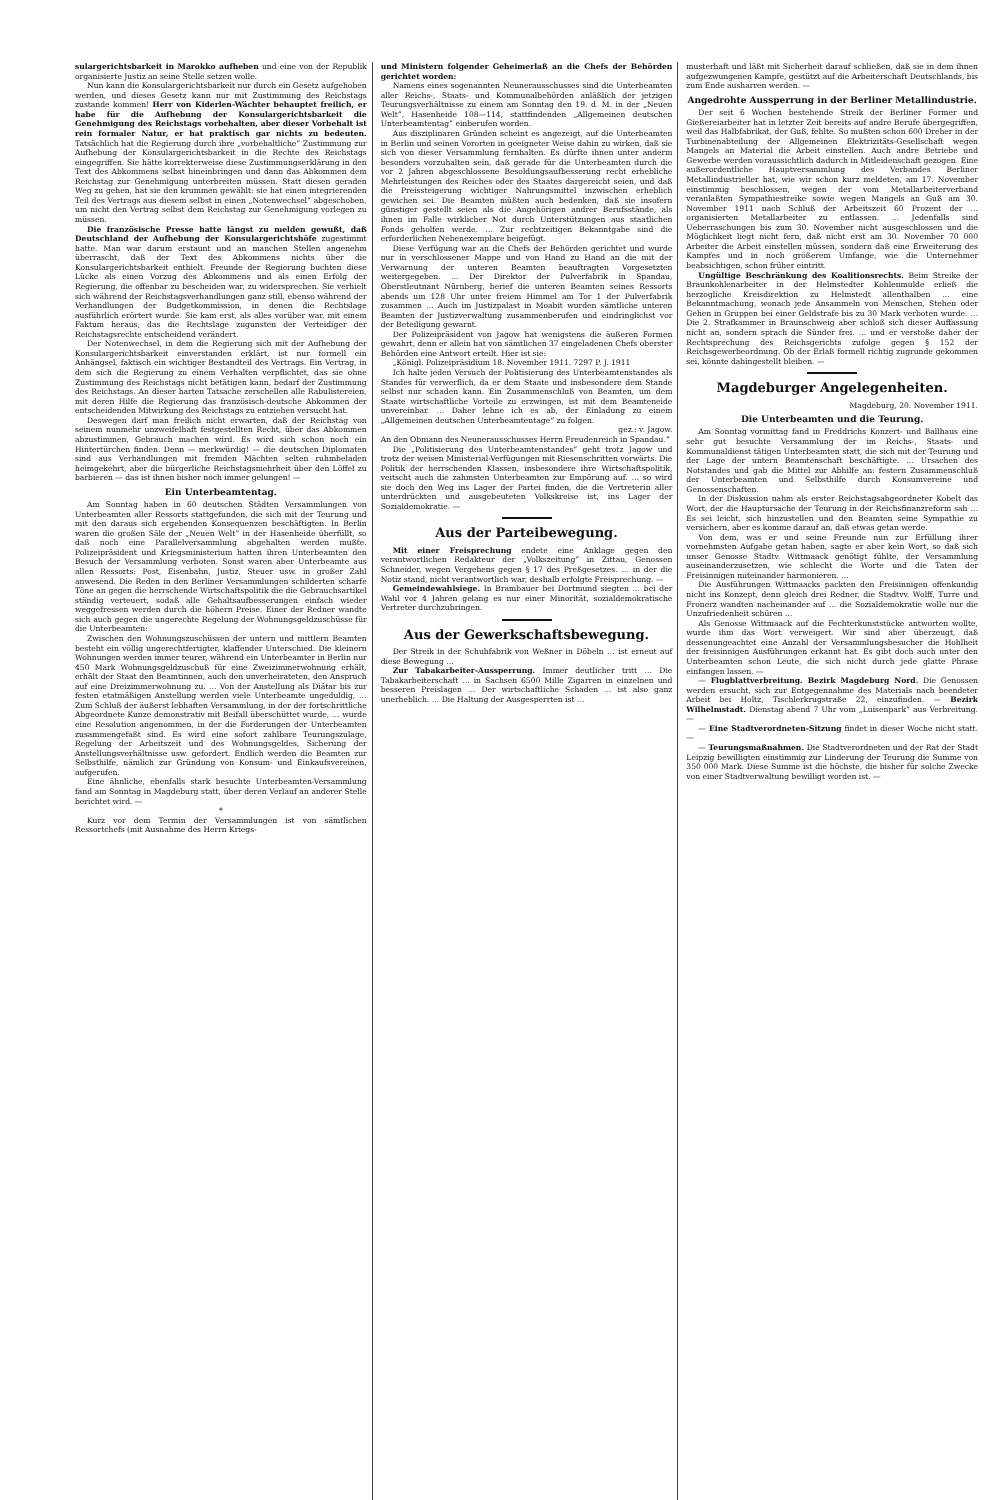sulargerichtsbarkeit in Marokko aufheben und eine von der Republik organisierte Justiz an seine Stelle setzen wolle.
Nun kann die Konsulargerichtsbarkeit nur durch ein Gesetz aufgehoben werden, und dieses Gesetz kann nur mit Zustimmung des Reichstags zustande kommen! Herr von Kiderlen-Wächter behauptet freilich, er habe für die Aufhebung der Konsulargerichtsbarkeit die Genehmigung des Reichstags vorbehalten, aber dieser Vorbehalt ist rein formaler Natur, er hat praktisch gar nichts zu bedeuten. Tatsächlich hat die Regierung durch ihre „vorbehaltliche“ Zustimmung zur Aufhebung der Konsulargerichtsbarkeit in die Rechte des Reichstags eingegriffen. Sie hätte korrekterweise diese Zustimmungserklärung in den Text des Abkommens selbst hineinbringen und dann das Abkommen dem Reichstag zur Genehmigung unterbreiten müssen. Statt diesen geraden Weg zu gehen, hat sie den krummen gewählt: sie hat einen integrierenden Teil des Vertrags aus diesem selbst in einen „Notenwechsel“ abgeschoben, um nicht den Vertrag selbst dem Reichstag zur Genehmigung vorlegen zu müssen.
Die französische Presse hatte längst zu melden gewußt, daß Deutschland der Aufhebung der Konsulargerichtshöfe zugestimmt hatte. Man war darum erstaunt und an manchen Stellen angenehm überrascht, daß der Text des Abkommens nichts über die Konsulargerichtsbarkeit enthielt. Freunde der Regierung buchten diese Lücke als einen Vorzug des Abkommens und als einen Erfolg der Regierung, die offenbar zu bescheiden war, zu widersprechen. Sie verhielt sich während der Reichstagsverhandlungen ganz still, ebenso während der Verhandlungen der Budgetkommission, in denen die Rechtslage ausführlich erörtert wurde. Sie kam erst, als alles vorüber war, mit einem Faktum heraus, das die Rechtslage zugunsten der Verteidiger der Reichstagsrechte entscheidend verändert.
Der Notenwechsel, in dem die Regierung sich mit der Aufhebung der Konsulargerichtsbarkeit einverstanden erklärt, ist nur formell ein Anhängsel, faktisch ein wichtiger Bestandteil des Vertrags. Ein Vertrag, in dem sich die Regierung zu einem Verhalten verpflichtet, das sie ohne Zustimmung des Reichstags nicht betätigen kann, bedarf der Zustimmung des Reichstags. An dieser harten Tatsache zerschellen alle Rabulistereien, mit deren Hilfe die Regierung das französisch-deutsche Abkommen der entscheidenden Mitwirkung des Reichstags zu entziehen versucht hat.
Deswegen darf man freilich nicht erwarten, daß der Reichstag von seinem nunmehr unzweifelhaft festgestellten Recht, über das Abkommen abzustimmen, Gebrauch machen wird. Es wird sich schon noch ein Hintertürchen finden. Denn — merkwürdig! — die deutschen Diplomaten sind aus Verhandlungen mit fremden Mächten selten ruhmbeladen heimgekehrt, aber die bürgerliche Reichstagsmehrheit über den Löffel zu barbieren — das ist ihnen bisher noch immer gelungen! —
Ein Unterbeamtentag.
Am Sonntag haben in 60 deutschen Städten Versammlungen von Unterbeamten aller Ressorts stattgefunden, die sich mit der Teurung und mit den daraus sich ergebenden Konsequenzen beschäftigten. In Berlin waren die großen Säle der „Neuen Welt“ in der Hasenheide überfüllt, so daß noch eine Parallelversammlung abgehalten werden mußte. Polizeipräsident und Kriegsministerium hatten ihren Unterbeamten den Besuch der Versammlung verboten. Sonst waren aber Unterbeamte aus allen Ressorts: Post, Eisenbahn, Justiz, Steuer usw. in großer Zahl anwesend. Die Reden in den Berliner Versammlungen schilderten scharfe Töne an gegen die herrschende Wirtschaftspolitik die die Gebrauchsartikel ständig verteuert, sodaß alle Gehaltsaufbesserungen einfach wieder weggefressen werden durch die höhern Preise. Einer der Redner wandte sich auch gegen die ungerechte Regelung der Wohnungsgeldzuschüsse für die Unterbeamten:
Zwischen den Wohnungszuschüssen der untern und mittlern Beamten besteht ein völlig ungerechtfertigter, klaffender Unterschied. Die kleinern Wohnungen werden immer teurer, während ein Unterbeamter in Berlin nur 450 Mark Wohnungsgeldzuschuß für eine Zweizimmerwohnung erhält, erhält der Staat den Beamtinnen, auch den unverheirateten, den Anspruch auf eine Dreizimmerwohnung zu. … Von der Anstellung als Diätar bis zur festen etatmäßigen Anstellung werden viele Unterbeamte ungeduldig, … Zum Schluß der äußerst lebhaften Versammlung, in der der fortschrittliche Abgeordnete Kunze demonstrativ mit Beifall überschüttet wurde, … wurde eine Resolution angenommen, in der die Forderungen der Unterbeamten zusammengefaßt sind. Es wird eine sofort zahlbare Teurungszulage, Regelung der Arbeitszeit und des Wohnungsgeldes, Sicherung der Anstellungsverhältnisse usw. gefordert. Endlich werden die Beamten zur Selbsthilfe, nämlich zur Gründung von Konsum- und Einkaufsvereinen, aufgerufen.
Eine ähnliche, ebenfalls stark besuchte Unterbeamten-Versammlung fand am Sonntag in Magdeburg statt, über deren Verlauf an anderer Stelle berichtet wird. —
*
Kurz vor dem Termin der Versammlungen ist von sämtlichen Ressortchefs (mit Ausnahme des Herrn Kriegs-
und Ministern folgender Geheimerlaß an die Chefs der Behörden gerichtet worden:
Namens eines sogenannten Neunerausschusses sind die Unterbeamten aller Reichs-, Staats- und Kommunalbehörden anläßlich der jetzigen Teurungsverhältnisse zu einem am Sonntag den 19. d. M. in der „Neuen Welt“, Hasenheide 108—114, stattfindenden „Allgemeinen deutschen Unterbeamtentag“ einberufen worden.
Aus disziplinaren Gründen scheint es angezeigt, auf die Unterbeamten in Berlin und seinen Vororten in geeigneter Weise dahin zu wirken, daß sie sich von dieser Versammlung fernhalten. Es dürfte ihnen unter anderm besonders vorzuhalten sein, daß gerade für die Unterbeamten durch die vor 2 Jahren abgeschlossene Besoldungsaufbesserung recht erhebliche Mehrleistungen des Reiches oder des Staates dargereicht seien, und daß die Preissteigerung wichtiger Nahrungsmittel inzwischen erheblich gewichen sei. Die Beamten müßten auch bedenken, daß sie insofern günstiger gestellt seien als die Angehörigen andrer Berufsstände, als ihnen im Falle wirklicher Not durch Unterstützungen aus staatlichen Fonds geholfen werde. … Zur rechtzeitigen Bekanntgabe sind die erforderlichen Nebenexemplare beigefügt.
Diese Verfügung war an die Chefs der Behörden gerichtet und wurde nur in verschlossener Mappe und von Hand zu Hand an die mit der Verwarnung der unteren Beamten beauftragten Vorgesetzten weitergegeben. … Der Direktor der Pulverfabrik in Spandau, Oberstleutnant Nürnberg, berief die unteren Beamten seines Ressorts abends um 128 Uhr unter freiem Himmel am Tor 1 der Pulverfabrik zusammen … Auch im Justizpalast in Moabit wurden sämtliche unteren Beamten der Justizverwaltung zusammenberufen und eindringlichst vor der Beteiligung gewarnt.
Der Polizeipräsident von Jagow hat wenigstens die äußeren Formen gewahrt, denn er allein hat von sämtlichen 37 eingeladenen Chefs oberster Behörden eine Antwort erteilt. Hier ist sie:
„Königl. Polizeipräsidium 18. November 1911. 7297 P. J. 1911
Ich halte jeden Versuch der Politisierung des Unterbeamtenstandes als Standes für verwerflich, da er dem Staate und insbesondere dem Stande selbst nur schaden kann. Ein Zusammenschluß von Beamten, um dem Staate wirtschaftliche Vorteile zu erzwingen, ist mit dem Beamteneide unvereinbar. … Daher lehne ich es ab, der Einladung zu einem „Allgemeinen deutschen Unterbeamtentage“ zu folgen.
gez.: v. Jagow.
An den Obmann des Neunerausschusses Herrn Freudenreich in Spandau.“
Die „Politisierung des Unterbeamtenstandes“ geht trotz Jagow und trotz der weisen Ministerial-Verfügungen mit Riesenschritten vorwärts. Die Politik der herrschenden Klassen, insbesondere ihre Wirtschaftspolitik, veitscht auch die zahmsten Unterbeamten zur Empörung auf. … so wird sie doch den Weg ins Lager der Partei finden, die die Vertreterin aller unterdrückten und ausgebeuteten Volkskreise ist, ins Lager der Sozialdemokratie. —
Aus der Parteibewegung.
Mit einer Freisprechung endete eine Anklage gegen den verantwortlichen Redakteur der „Volkszeitung“ in Zittau, Genossen Schneider, wegen Vergehens gegen § 17 des Preßgesetzes. … in der die Notiz stand, nicht verantwortlich war, deshalb erfolgte Freisprechung. —
Gemeindewahlsiege. In Brambauer bei Dortmund siegten … bei der Wahl vor 4 Jahren gelang es nur einer Minorität, sozialdemokratische Vertreter durchzubringen.
Aus der Gewerkschaftsbewegung.
Der Streik in der Schuhfabrik von Weßner in Döbeln … ist erneut auf diese Bewegung …
Zur Tabakarbeiter-Aussperrung. Immer deutlicher tritt … Die Tabakarbeiterschaft … in Sachsen 6500 Mille Zigarren in einzelnen und besseren Preislagen … Der wirtschaftliche Schaden … ist also ganz unerheblich. … Die Haltung der Ausgesperrten ist …
musterhaft und läßt mit Sicherheit darauf schließen, daß sie in dem ihnen aufgezwungenen Kampfe, gestützt auf die Arbeiterschaft Deutschlands, bis zum Ende ausharren werden. —
Angedrohte Aussperrung in der Berliner Metallindustrie.
Der seit 6 Wochen bestehende Streik der Berliner Former und Gießereiarbeiter hat in letzter Zeit bereits auf andre Berufe übergegriffen, weil das Halbfabrikat, der Guß, fehlte. So mußten schon 600 Dreher in der Turbinenabteilung der Allgemeinen Elektrizitäts-Gesellschaft wegen Mangels an Material die Arbeit einstellen. Auch andre Betriebe und Gewerbe werden voraussichtlich dadurch in Mitleidenschaft gezogen. Eine außerordentliche Hauptversammlung des Verbandes Berliner Metallindustrieller hat, wie wir schon kurz meldeten, am 17. November einstimmig beschlossen, wegen der vom Metallarbeiterverband veranlaßten Sympathiestreike sowie wegen Mangels an Guß am 30. November 1911 nach Schluß der Arbeitszeit 60 Prozent der … organisierten Metallarbeiter zu entlassen. … Jedenfalls sind Ueberraschungen bis zum 30. November nicht ausgeschlossen und die Möglichkeit liegt nicht fern, daß nicht erst am 30. November 70 000 Arbeiter die Arbeit einstellen müssen, sondern daß eine Erweiterung des Kampfes und in noch größerem Umfange, wie die Unternehmer beabsichtigen, schon früher eintritt.
Ungültige Beschränkung des Koalitionsrechts. Beim Streike der Braunkohlenarbeiter in der Helmstedter Kohlenmulde erließ die herzogliche Kreisdirektion zu Helmstedt allenthalben … eine Bekanntmachung, wonach jede Ansammeln von Menschen, Stehen oder Gehen in Gruppen bei einer Geldstrafe bis zu 30 Mark verboten wurde. … Die 2. Strafkammer in Braunschweig aber schloß sich dieser Auffassung nicht an, sondern sprach die Sünder frei. … und er verstoße daher der Rechtsprechung des Reichsgerichts zufolge gegen § 152 der Reichsgewerbeordnung. Ob der Erlaß formell richtig zugrunde gekommen sei, könnte dahingestellt bleiben. —
Magdeburger Angelegenheiten.
Magdeburg, 20. November 1911.
Die Unterbeamten und die Teurung.
Am Sonntag vormittag fand in Freddrichs Konzert- und Ballhaus eine sehr gut besuchte Versammlung der im Reichs-, Staats- und Kommunaldienst tätigen Unterbeamten statt, die sich mit der Teurung und der Lage der untern Beamtenschaft beschäftigte. … Ursachen des Notstandes und gab die Mittel zur Abhilfe an: festern Zusammenschluß der Unterbeamten und Selbsthilfe durch Konsumvereine und Genossenschaften.
In der Diskussion nahm als erster Reichstagsabgeordneter Kobelt das Wort, der die Hauptursache der Teurung in der Reichsfinanzreform sah … Es sei leicht, sich hinzustellen und den Beamten seine Sympathie zu versichern, aber es komme darauf an, daß etwas getan werde.
Von dem, was er und seine Freunde nun zur Erfüllung ihrer vornehmsten Aufgabe getan haben, sagte er aber kein Wort, so daß sich unser Genosse Stadtv. Wittmaack genötigt fühlte, der Versammlung auseinanderzusetzen, wie schlecht die Worte und die Taten der Freisinnigen miteinander harmonieren. …
Die Ausführungen Wittmaacks packten den Freisinnigen offenkundig nicht ins Konzept, denn gleich drei Redner, die Stadtvv. Wolff, Turre und Fronerz wandten nacheinander auf … die Sozialdemokratie wolle nur die Unzufriedenheit schüren …
Als Genosse Wittmaack auf die Fechterkunststücke antworten wollte, wurde ihm das Wort verweigert. Wir sind aber überzeugt, daß dessenungeachtet eine Anzahl der Versammlungsbesucher die Hohlheit der freisinnigen Ausführungen erkannt hat. Es gibt doch auch unter den Unterbeamten schon Leute, die sich nicht durch jede glatte Phrase einfangen lassen. —
— Flugblattverbreitung. Bezirk Magdeburg Nord. Die Genossen werden ersucht, sich zur Entgegennahme des Materials nach beendeter Arbeit bei Holtz, Tischlerkrugstraße 22, einzufinden. — Bezirk Wilhelmstadt. Dienstag abend 7 Uhr vom „Luisenpark“ aus Verbreitung. —
— Eine Stadtverordneten-Sitzung findet in dieser Woche nicht statt. —
— Teurungsmaßnahmen. Die Stadtverordneten und der Rat der Stadt Leipzig bewilligten einstimmig zur Linderung der Teurung die Summe von 350 000 Mark. Diese Summe ist die höchste, die bisher für solche Zwecke von einer Stadtverwaltung bewilligt worden ist. —